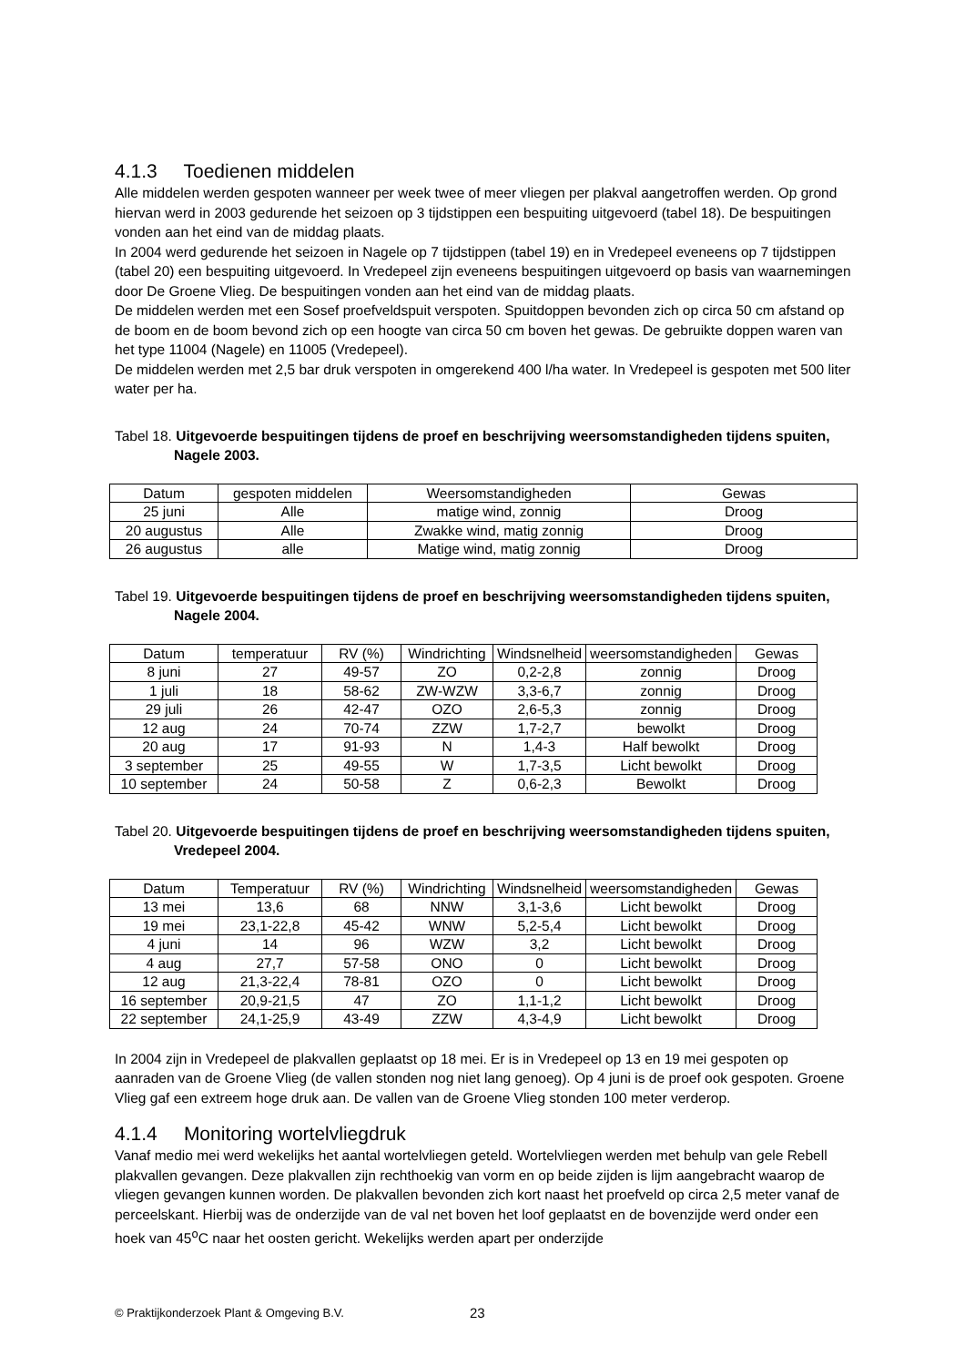4.1.3 Toedienen middelen
Alle middelen werden gespoten wanneer per week twee of meer vliegen per plakval aangetroffen werden. Op grond hiervan werd in 2003 gedurende het seizoen op 3 tijdstippen een bespuiting uitgevoerd (tabel 18). De bespuitingen vonden aan het eind van de middag plaats.
In 2004 werd gedurende het seizoen in Nagele op 7 tijdstippen (tabel 19) en in Vredepeel eveneens op 7 tijdstippen (tabel 20) een bespuiting uitgevoerd. In Vredepeel zijn eveneens bespuitingen uitgevoerd op basis van waarnemingen door De Groene Vlieg. De bespuitingen vonden aan het eind van de middag plaats.
De middelen werden met een Sosef proefveldspuit verspoten. Spuitdoppen bevonden zich op circa 50 cm afstand op de boom en de boom bevond zich op een hoogte van circa 50 cm boven het gewas. De gebruikte doppen waren van het type 11004 (Nagele) en 11005 (Vredepeel).
De middelen werden met 2,5 bar druk verspoten in omgerekend 400 l/ha water. In Vredepeel is gespoten met 500 liter water per ha.
Tabel 18. Uitgevoerde bespuitingen tijdens de proef en beschrijving weersomstandigheden tijdens spuiten, Nagele 2003.
| Datum | gespoten middelen | Weersomstandigheden | Gewas |
| 25 juni | Alle | matige wind, zonnig | Droog |
| 20 augustus | Alle | Zwakke wind, matig zonnig | Droog |
| 26 augustus | alle | Matige wind, matig zonnig | Droog |
Tabel 19. Uitgevoerde bespuitingen tijdens de proef en beschrijving weersomstandigheden tijdens spuiten, Nagele 2004.
| Datum | temperatuur | RV (%) | Windrichting | Windsnelheid | weersomstandigheden | Gewas |
| 8 juni | 27 | 49-57 | ZO | 0,2-2,8 | zonnig | Droog |
| 1 juli | 18 | 58-62 | ZW-WZW | 3,3-6,7 | zonnig | Droog |
| 29 juli | 26 | 42-47 | OZO | 2,6-5,3 | zonnig | Droog |
| 12 aug | 24 | 70-74 | ZZW | 1,7-2,7 | bewolkt | Droog |
| 20 aug | 17 | 91-93 | N | 1,4-3 | Half bewolkt | Droog |
| 3 september | 25 | 49-55 | W | 1,7-3,5 | Licht bewolkt | Droog |
| 10 september | 24 | 50-58 | Z | 0,6-2,3 | Bewolkt | Droog |
Tabel 20. Uitgevoerde bespuitingen tijdens de proef en beschrijving weersomstandigheden tijdens spuiten, Vredepeel 2004.
| Datum | Temperatuur | RV (%) | Windrichting | Windsnelheid | weersomstandigheden | Gewas |
| 13 mei | 13,6 | 68 | NNW | 3,1-3,6 | Licht bewolkt | Droog |
| 19 mei | 23,1-22,8 | 45-42 | WNW | 5,2-5,4 | Licht bewolkt | Droog |
| 4 juni | 14 | 96 | WZW | 3,2 | Licht bewolkt | Droog |
| 4 aug | 27,7 | 57-58 | ONO | 0 | Licht bewolkt | Droog |
| 12 aug | 21,3-22,4 | 78-81 | OZO | 0 | Licht bewolkt | Droog |
| 16 september | 20,9-21,5 | 47 | ZO | 1,1-1,2 | Licht bewolkt | Droog |
| 22 september | 24,1-25,9 | 43-49 | ZZW | 4,3-4,9 | Licht bewolkt | Droog |
In 2004 zijn in Vredepeel de plakvallen geplaatst op 18 mei. Er is in Vredepeel op 13 en 19 mei gespoten op aanraden van de Groene Vlieg (de vallen stonden nog niet lang genoeg). Op 4 juni is de proef ook gespoten. Groene Vlieg gaf een extreem hoge druk aan. De vallen van de Groene Vlieg stonden 100 meter verderop.
4.1.4 Monitoring wortelvliegdruk
Vanaf medio mei werd wekelijks het aantal wortelvliegen geteld. Wortelvliegen werden met behulp van gele Rebell plakvallen gevangen. Deze plakvallen zijn rechthoekig van vorm en op beide zijden is lijm aangebracht waarop de vliegen gevangen kunnen worden. De plakvallen bevonden zich kort naast het proefveld op circa 2,5 meter vanaf de perceelskant. Hierbij was de onderzijde van de val net boven het loof geplaatst en de bovenzijde werd onder een hoek van 45<sup>o</sup>C naar het oosten gericht. Wekelijks werden apart per onderzijde
© Praktijkonderzoek Plant & Omgeving B.V. 23